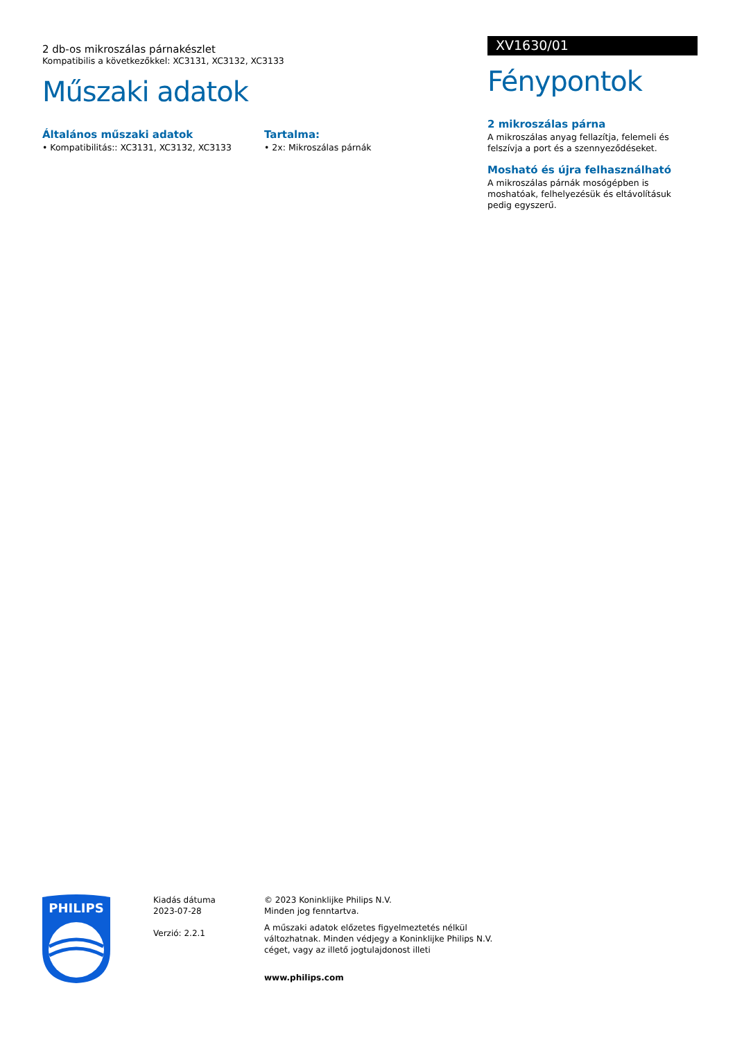2 db-os mikroszálas párnakészlet
Kompatibilis a következőkkel: XC3131, XC3132, XC3133
Műszaki adatok
Általános műszaki adatok
• Kompatibilitás:: XC3131, XC3132, XC3133
Tartalma:
• 2x: Mikroszálas párnák
XV1630/01
Fénypontok
2 mikroszálas párna
A mikroszálas anyag fellazítja, felemeli és felszívja a port és a szennyeződéseket.
Mosható és újra felhasználható
A mikroszálas párnák mosógépben is moshatóak, felhelyezésük és eltávolításuk pedig egyszerű.
PHILIPS
Kiadás dátuma
2023-07-28
Verzió: 2.2.1
© 2023 Koninklijke Philips N.V.
Minden jog fenntartva.
A műszaki adatok előzetes figyelmeztetés nélkül
változhatnak. Minden védjegy a Koninklijke Philips N.V.
céget, vagy az illető jogtulajdonost illeti
www.philips.com